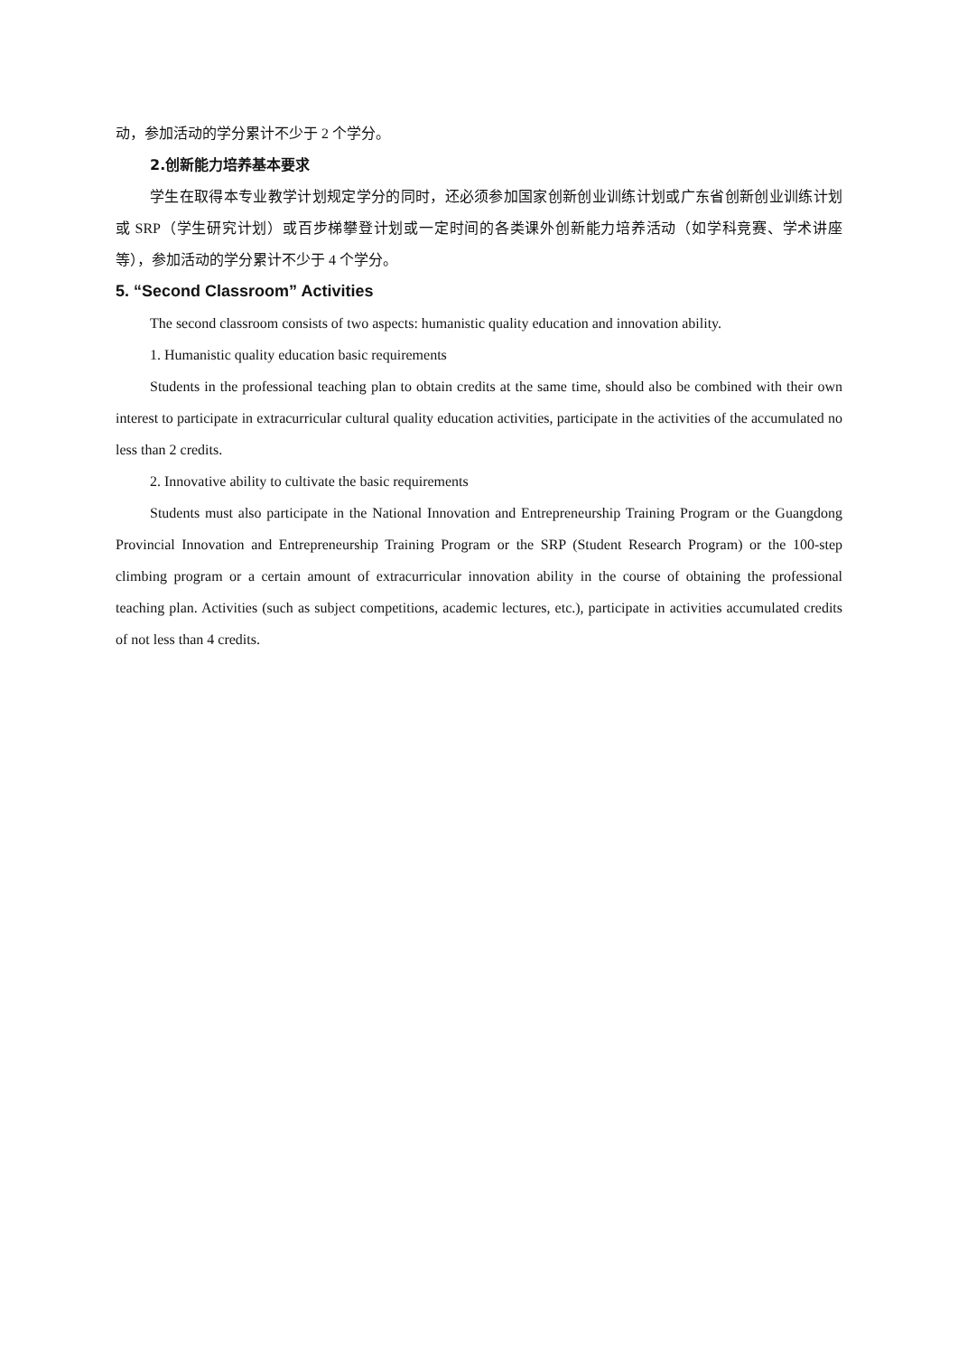动，参加活动的学分累计不少于 2 个学分。
2.创新能力培养基本要求
学生在取得本专业教学计划规定学分的同时，还必须参加国家创新创业训练计划或广东省创新创业训练计划或 SRP（学生研究计划）或百步梯攀登计划或一定时间的各类课外创新能力培养活动（如学科竞赛、学术讲座等），参加活动的学分累计不少于 4 个学分。
5. “Second Classroom” Activities
The second classroom consists of two aspects: humanistic quality education and innovation ability.
1. Humanistic quality education basic requirements
Students in the professional teaching plan to obtain credits at the same time, should also be combined with their own interest to participate in extracurricular cultural quality education activities, participate in the activities of the accumulated no less than 2 credits.
2. Innovative ability to cultivate the basic requirements
Students must also participate in the National Innovation and Entrepreneurship Training Program or the Guangdong Provincial Innovation and Entrepreneurship Training Program or the SRP (Student Research Program) or the 100-step climbing program or a certain amount of extracurricular innovation ability in the course of obtaining the professional teaching plan. Activities (such as subject competitions, academic lectures, etc.), participate in activities accumulated credits of not less than 4 credits.